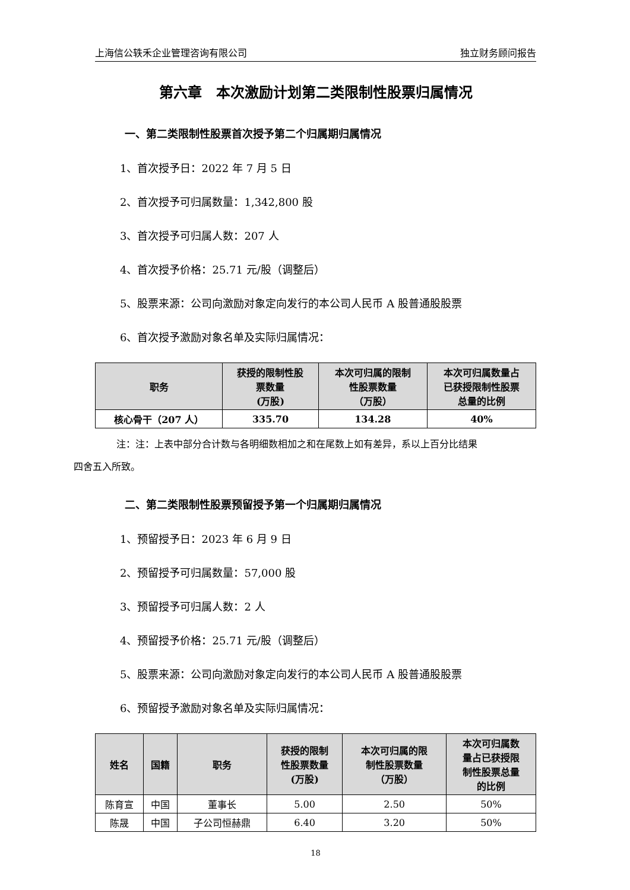上海信公轶禾企业管理咨询有限公司 独立财务顾问报告
第六章　本次激励计划第二类限制性股票归属情况
一、第二类限制性股票首次授予第二个归属期归属情况
1、首次授予日：2022 年 7 月 5 日
2、首次授予可归属数量：1,342,800 股
3、首次授予可归属人数：207 人
4、首次授予价格：25.71 元/股（调整后）
5、股票来源：公司向激励对象定向发行的本公司人民币 A 股普通股股票
6、首次授予激励对象名单及实际归属情况：
| 职务 | 获授的限制性股 票数量 (万股) | 本次可归属的限制 性股票数量 （万股） | 本次可归属数量占 已获授限制性股票 总量的比例 |
| --- | --- | --- | --- |
| 核心骨干（207 人） | 335.70 | 134.28 | 40% |
注：注：上表中部分合计数与各明细数相加之和在尾数上如有差异，系以上百分比结果
四舍五入所致。
二、第二类限制性股票预留授予第一个归属期归属情况
1、预留授予日：2023 年 6 月 9 日
2、预留授予可归属数量：57,000 股
3、预留授予可归属人数：2 人
4、预留授予价格：25.71 元/股（调整后）
5、股票来源：公司向激励对象定向发行的本公司人民币 A 股普通股股票
6、预留授予激励对象名单及实际归属情况：
| 姓名 | 国籍 | 职务 | 获授的限制 性股票数量 (万股) | 本次可归属的限 制性股票数量 （万股） | 本次可归属数 量占已获授限 制性股票总量 的比例 |
| --- | --- | --- | --- | --- | --- |
| 陈育宣 | 中国 | 董事长 | 5.00 | 2.50 | 50% |
| 陈晟 | 中国 | 子公司恒赫鼎 | 6.40 | 3.20 | 50% |
18